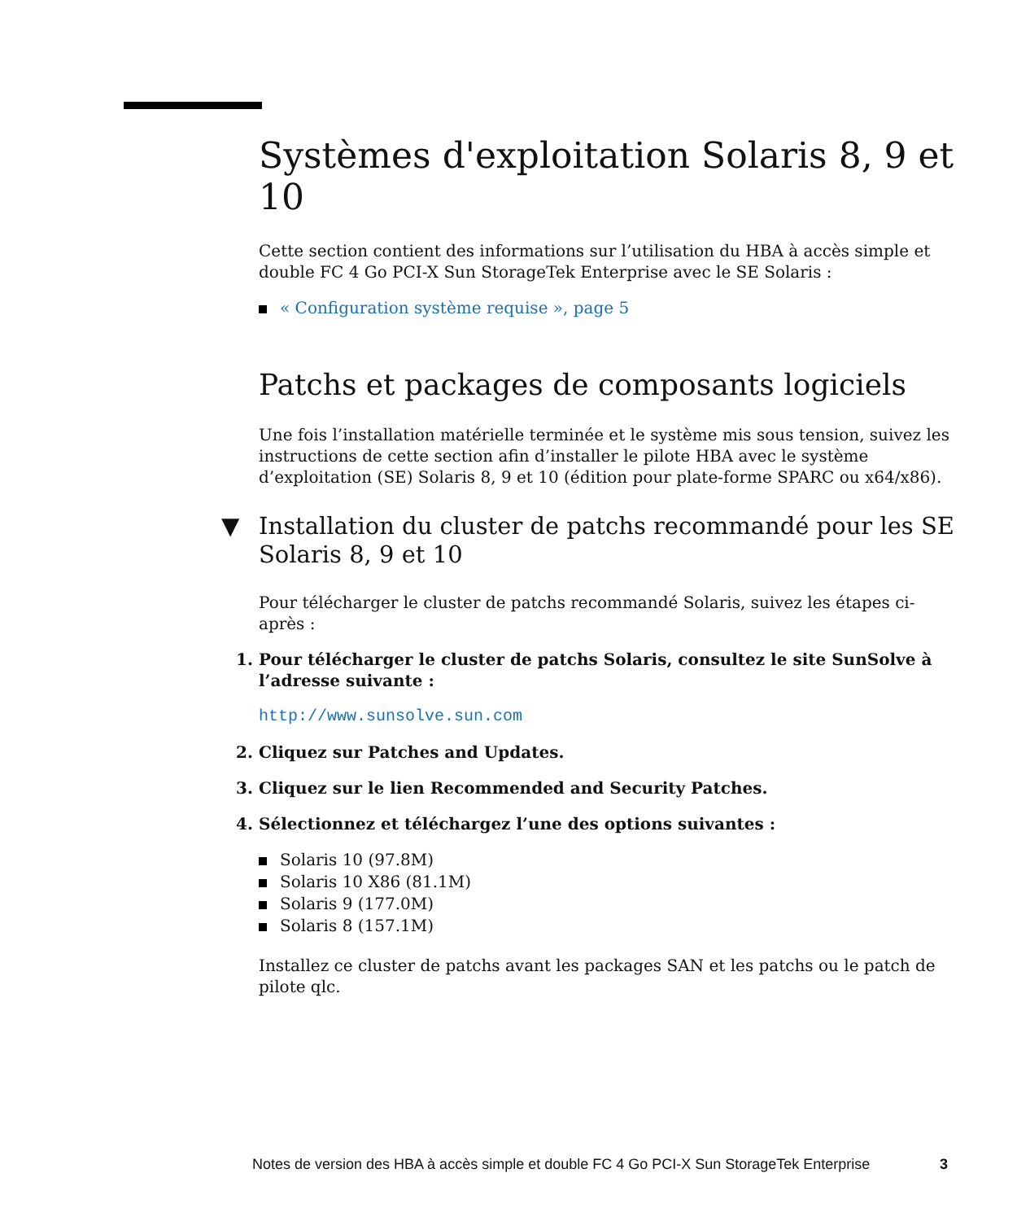Systèmes d'exploitation Solaris 8, 9 et 10
Cette section contient des informations sur l’utilisation du HBA à accès simple et double FC 4 Go PCI-X Sun StorageTek Enterprise avec le SE Solaris :
« Configuration système requise », page 5
Patchs et packages de composants logiciels
Une fois l’installation matérielle terminée et le système mis sous tension, suivez les instructions de cette section afin d’installer le pilote HBA avec le système d’exploitation (SE) Solaris 8, 9 et 10 (édition pour plate-forme SPARC ou x64/x86).
▼ Installation du cluster de patchs recommandé pour les SE Solaris 8, 9 et 10
Pour télécharger le cluster de patchs recommandé Solaris, suivez les étapes ci-après :
1. Pour télécharger le cluster de patchs Solaris, consultez le site SunSolve à l’adresse suivante :
http://www.sunsolve.sun.com
2. Cliquez sur Patches and Updates.
3. Cliquez sur le lien Recommended and Security Patches.
4. Sélectionnez et téléchargez l’une des options suivantes :
Solaris 10 (97.8M)
Solaris 10 X86 (81.1M)
Solaris 9 (177.0M)
Solaris 8 (157.1M)
Installez ce cluster de patchs avant les packages SAN et les patchs ou le patch de pilote qlc.
Notes de version des HBA à accès simple et double FC 4 Go PCI-X Sun StorageTek Enterprise 3